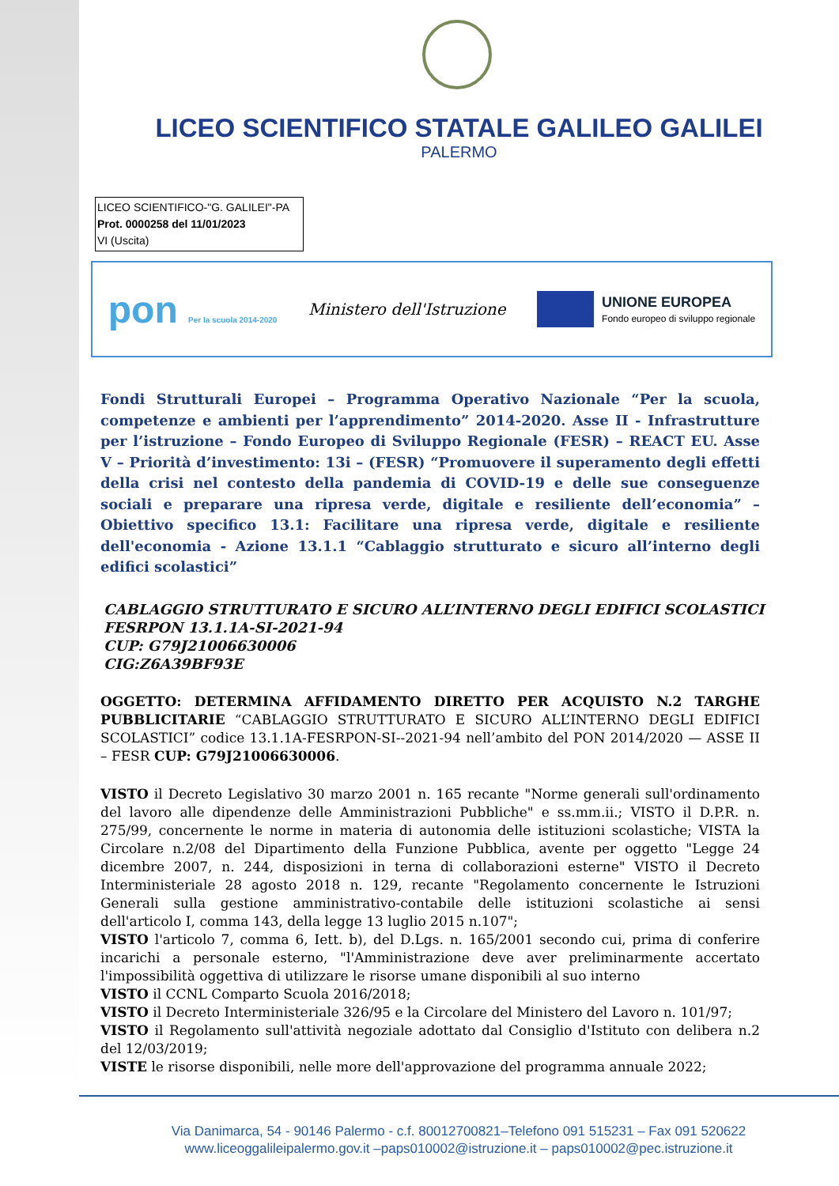LICEO SCIENTIFICO STATALE GALILEO GALILEI
PALERMO
LICEO SCIENTIFICO-"G. GALILEI"-PA
Prot. 0000258 del 11/01/2023
VI (Uscita)
pon Per la scuola 2014-2020
Ministero dell'Istruzione
UNIONE EUROPEA
Fondo europeo di sviluppo regionale
Fondi Strutturali Europei – Programma Operativo Nazionale “Per la scuola, competenze e ambienti per l’apprendimento” 2014-2020. Asse II - Infrastrutture per l’istruzione – Fondo Europeo di Sviluppo Regionale (FESR) – REACT EU. Asse V – Priorità d’investimento: 13i – (FESR) “Promuovere il superamento degli effetti della crisi nel contesto della pandemia di COVID-19 e delle sue conseguenze sociali e preparare una ripresa verde, digitale e resiliente dell’economia” – Obiettivo specifico 13.1: Facilitare una ripresa verde, digitale e resiliente dell'economia - Azione 13.1.1 “Cablaggio strutturato e sicuro all’interno degli edifici scolastici”
CABLAGGIO STRUTTURATO E SICURO ALL’INTERNO DEGLI EDIFICI SCOLASTICI
FESRPON 13.1.1A-SI-2021-94
CUP: G79J21006630006
CIG:Z6A39BF93E
OGGETTO: DETERMINA AFFIDAMENTO DIRETTO PER ACQUISTO N.2 TARGHE PUBBLICITARIE “CABLAGGIO STRUTTURATO E SICURO ALL’INTERNO DEGLI EDIFICI SCOLASTICI” codice 13.1.1A-FESRPON-SI--2021-94 nell’ambito del PON 2014/2020 — ASSE II – FESR CUP: G79J21006630006.
VISTO il Decreto Legislativo 30 marzo 2001 n. 165 recante "Norme generali sull'ordinamento del lavoro alle dipendenze delle Amministrazioni Pubbliche" e ss.mm.ii.; VISTO il D.P.R. n. 275/99, concernente le norme in materia di autonomia delle istituzioni scolastiche; VISTA la Circolare n.2/08 del Dipartimento della Funzione Pubblica, avente per oggetto "Legge 24 dicembre 2007, n. 244, disposizioni in terna di collaborazioni esterne" VISTO il Decreto Interministeriale 28 agosto 2018 n. 129, recante "Regolamento concernente le Istruzioni Generali sulla gestione amministrativo-contabile delle istituzioni scolastiche ai sensi dell'articolo I, comma 143, della legge 13 luglio 2015 n.107";
VISTO l'articolo 7, comma 6, Iett. b), del D.Lgs. n. 165/2001 secondo cui, prima di conferire incarichi a personale esterno, "l'Amministrazione deve aver preliminarmente accertato l'impossibilità oggettiva di utilizzare le risorse umane disponibili al suo interno
VISTO il CCNL Comparto Scuola 2016/2018;
VISTO il Decreto Interministeriale 326/95 e la Circolare del Ministero del Lavoro n. 101/97;
VISTO il Regolamento sull'attività negoziale adottato dal Consiglio d'Istituto con delibera n.2 del 12/03/2019;
VISTE le risorse disponibili, nelle more dell'approvazione del programma annuale 2022;
Via Danimarca, 54 - 90146 Palermo - c.f. 80012700821–Telefono 091 515231 – Fax 091 520622
www.liceoggalileipalermo.gov.it –paps010002@istruzione.it – paps010002@pec.istruzione.it